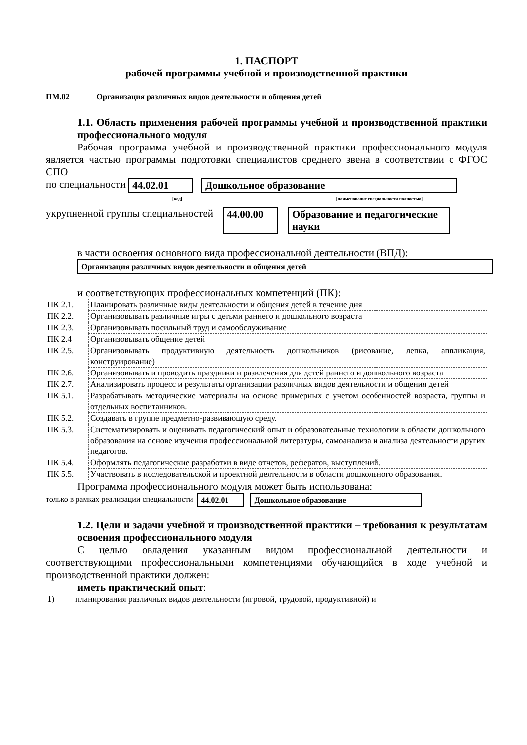1. ПАСПОРТ
рабочей программы учебной и производственной практики
ПМ.02 Организация различных видов деятельности и общения детей
1.1. Область применения рабочей программы учебной и производственной практики профессионального модуля
Рабочая программа учебной и производственной практики профессионального модуля является частью программы подготовки специалистов среднего звена в соответствии с ФГОС СПО
по специальности 44.02.01 Дошкольное образование
[код] [наименование специальности полностью]
укрупненной группы специальностей 44.00.00 Образование и педагогические науки
в части освоения основного вида профессиональной деятельности (ВПД):
Организация различных видов деятельности и общения детей
и соответствующих профессиональных компетенций (ПК):
| ПК 2.1. | Планировать различные виды деятельности и общения детей в течение дня |
| ПК 2.2. | Организовывать различные игры с детьми раннего и дошкольного возраста |
| ПК 2.3. | Организовывать посильный труд и самообслуживание |
| ПК 2.4 | Организовывать общение детей |
| ПК 2.5. | Организовывать продуктивную деятельность дошкольников (рисование, лепка, аппликация, конструирование) |
| ПК 2.6. | Организовывать и проводить праздники и развлечения для детей раннего и дошкольного возраста |
| ПК 2.7. | Анализировать процесс и результаты организации различных видов деятельности и общения детей |
| ПК 5.1. | Разрабатывать методические материалы на основе примерных с учетом особенностей возраста, группы и отдельных воспитанников. |
| ПК 5.2. | Создавать в группе предметно-развивающую среду. |
| ПК 5.3. | Систематизировать и оценивать педагогический опыт и образовательные технологии в области дошкольного образования на основе изучения профессиональной литературы, самоанализа и анализа деятельности других педагогов. |
| ПК 5.4. | Оформлять педагогические разработки в виде отчетов, рефератов, выступлений. |
| ПК 5.5. | Участвовать в исследовательской и проектной деятельности в области дошкольного образования. |
Программа профессионального модуля может быть использована:
только в рамках реализации специальности 44.02.01 Дошкольное образование
1.2. Цели и задачи учебной и производственной практики – требования к результатам освоения профессионального модуля
С целью овладения указанным видом профессиональной деятельности и соответствующими профессиональными компетенциями обучающийся в ходе учебной и производственной практики должен:
иметь практический опыт:
| 1) | планирования различных видов деятельности (игровой, трудовой, продуктивной) и |